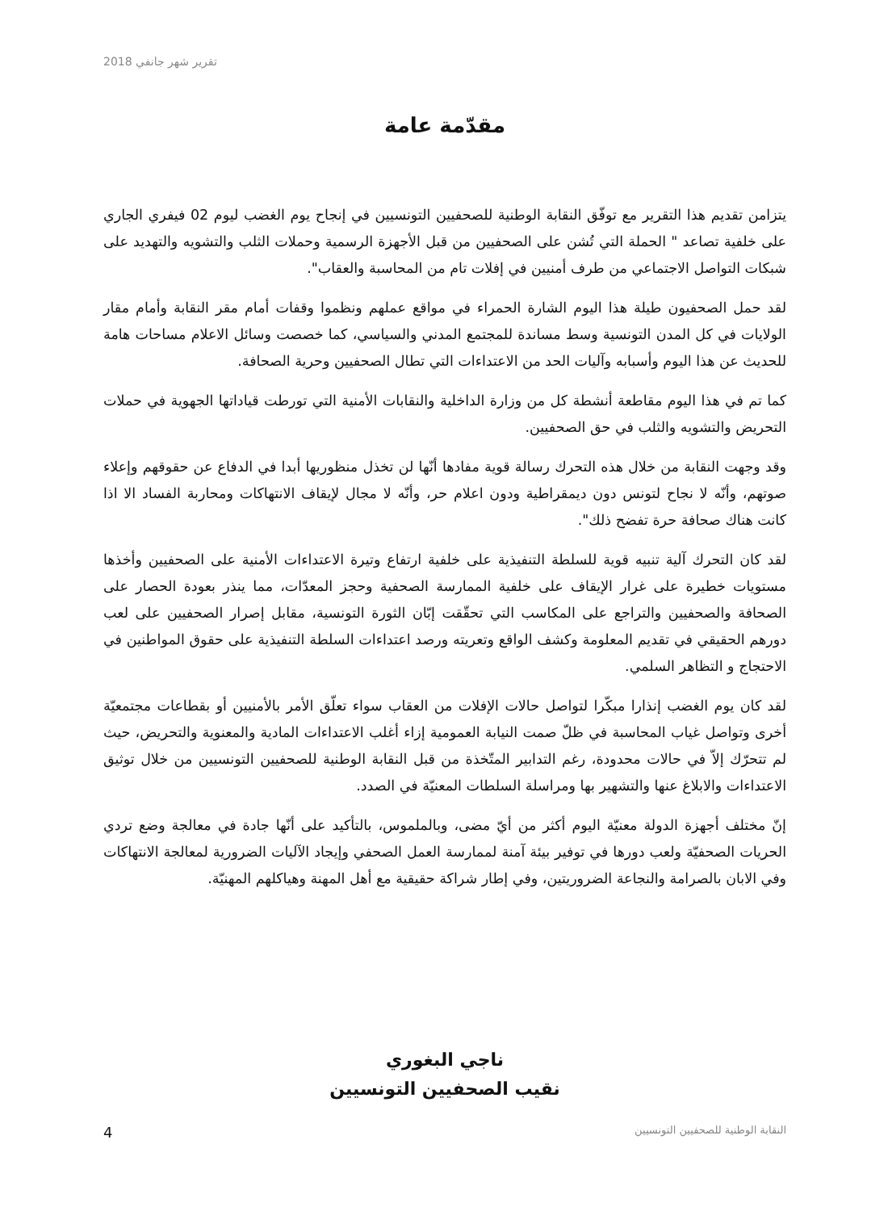تقرير شهر جانفي 2018
مقدّمة عامة
يتزامن تقديم هذا التقرير مع توفّق النقابة الوطنية للصحفيين التونسيين في إنجاح يوم الغضب ليوم 02 فيفري الجاري على خلفية تصاعد " الحملة التي تُشن على الصحفيين من قبل الأجهزة الرسمية وحملات الثلب والتشويه والتهديد على شبكات التواصل الاجتماعي من طرف أمنيين في إفلات تام من المحاسبة والعقاب".
لقد حمل الصحفيون طيلة هذا اليوم الشارة الحمراء في مواقع عملهم ونظموا وقفات أمام مقر النقابة وأمام مقار الولايات في كل المدن التونسية وسط مساندة للمجتمع المدني والسياسي، كما خصصت وسائل الاعلام مساحات هامة للحديث عن هذا اليوم وأسبابه وآليات الحد من الاعتداءات التي تطال الصحفيين وحرية الصحافة.
كما تم في هذا اليوم مقاطعة أنشطة كل من وزارة الداخلية والنقابات الأمنية التي تورطت قياداتها الجهوية في حملات التحريض والتشويه والثلب في حق الصحفيين.
وقد وجهت النقابة من خلال هذه التحرك رسالة قوية مفادها أنّها لن تخذل منظوريها أبدا في الدفاع عن حقوقهم وإعلاء صوتهم، وأنّه لا نجاح لتونس دون ديمقراطية ودون اعلام حر، وأنّه لا مجال لإيقاف الانتهاكات ومحاربة الفساد الا اذا كانت هناك صحافة حرة تفضح ذلك".
لقد كان التحرك آلية تنبيه قوية للسلطة التنفيذية على خلفية ارتفاع وتيرة الاعتداءات الأمنية على الصحفيين وأخذها مستويات خطيرة على غرار الإيقاف على خلفية الممارسة الصحفية وحجز المعدّات، مما ينذر بعودة الحصار على الصحافة والصحفيين والتراجع على المكاسب التي تحقّقت إبّان الثورة التونسية، مقابل إصرار الصحفيين على لعب دورهم الحقيقي في تقديم المعلومة وكشف الواقع وتعريته ورصد اعتداءات السلطة التنفيذية على حقوق المواطنين في الاحتجاج و التظاهر السلمي.
لقد كان يوم الغضب إنذارا مبكّرا لتواصل حالات الإفلات من العقاب سواء تعلّق الأمر بالأمنيين أو بقطاعات مجتمعيّة أخرى وتواصل غياب المحاسبة في ظلّ صمت النيابة العمومية إزاء أغلب الاعتداءات المادية والمعنوية والتحريض، حيث لم تتحرّك إلاّ في حالات محدودة، رغم التدابير المتّخذة من قبل النقابة الوطنية للصحفيين التونسيين من خلال توثيق الاعتداءات والابلاغ عنها والتشهير بها ومراسلة السلطات المعنيّة في الصدد.
إنّ مختلف أجهزة الدولة معنيّة اليوم أكثر من أيّ مضى، وبالملموس، بالتأكيد على أنّها جادة في معالجة وضع تردي الحريات الصحفيّة ولعب دورها في توفير بيئة آمنة لممارسة العمل الصحفي وإيجاد الآليات الضرورية لمعالجة الانتهاكات وفي الابان بالصرامة والنجاعة الضروريتين، وفي إطار شراكة حقيقية مع أهل المهنة وهياكلهم المهنيّة.
ناجي البغوري
نقيب الصحفيين التونسيين
4 النقابة الوطنية للصحفيين التونسيين